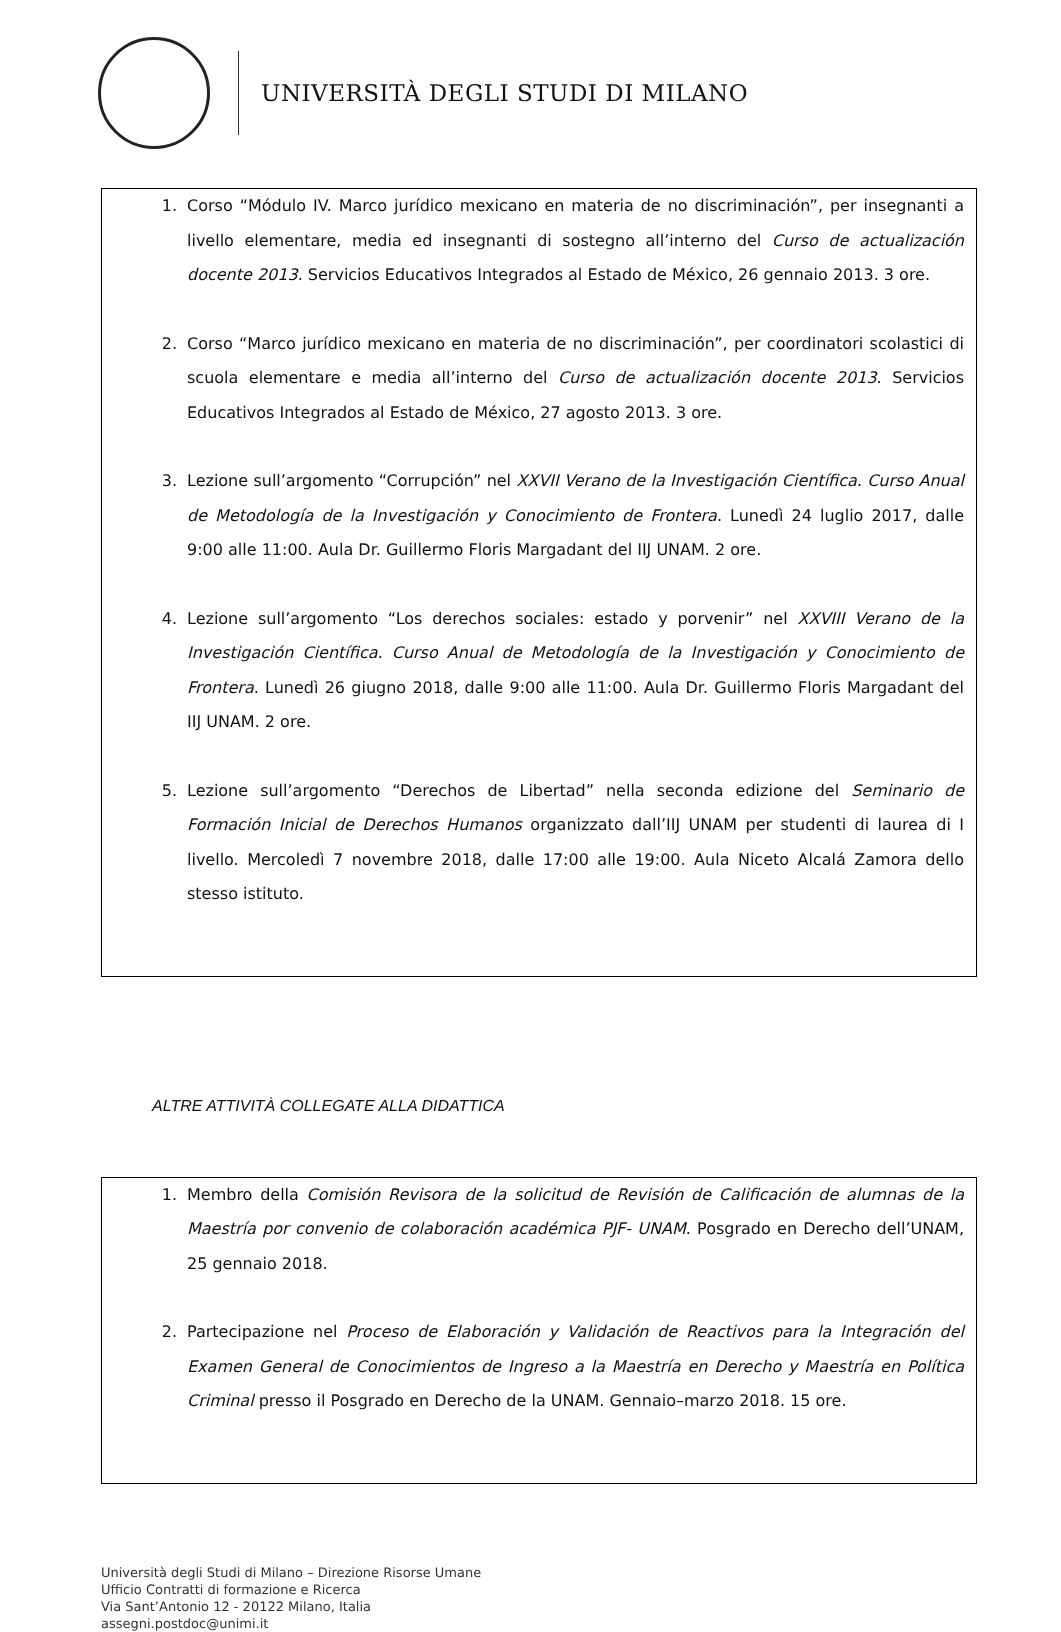UNIVERSITÀ DEGLI STUDI DI MILANO
1. Corso “Módulo IV. Marco jurídico mexicano en materia de no discriminación”, per insegnanti a livello elementare, media ed insegnanti di sostegno all’interno del Curso de actualización docente 2013. Servicios Educativos Integrados al Estado de México, 26 gennaio 2013. 3 ore.
2. Corso “Marco jurídico mexicano en materia de no discriminación”, per coordinatori scolastici di scuola elementare e media all’interno del Curso de actualización docente 2013. Servicios Educativos Integrados al Estado de México, 27 agosto 2013. 3 ore.
3. Lezione sull’argomento “Corrupción” nel XXVII Verano de la Investigación Científica. Curso Anual de Metodología de la Investigación y Conocimiento de Frontera. Lunedì 24 luglio 2017, dalle 9:00 alle 11:00. Aula Dr. Guillermo Floris Margadant del IIJ UNAM. 2 ore.
4. Lezione sull’argomento “Los derechos sociales: estado y porvenir” nel XXVIII Verano de la Investigación Científica. Curso Anual de Metodología de la Investigación y Conocimiento de Frontera. Lunedì 26 giugno 2018, dalle 9:00 alle 11:00. Aula Dr. Guillermo Floris Margadant del IIJ UNAM. 2 ore.
5. Lezione sull’argomento “Derechos de Libertad” nella seconda edizione del Seminario de Formación Inicial de Derechos Humanos organizzato dall’IIJ UNAM per studenti di laurea di I livello. Mercoledì 7 novembre 2018, dalle 17:00 alle 19:00. Aula Niceto Alcalá Zamora dello stesso istituto.
ALTRE ATTIVITÀ COLLEGATE ALLA DIDATTICA
1. Membro della Comisión Revisora de la solicitud de Revisión de Calificación de alumnas de la Maestría por convenio de colaboración académica PJF- UNAM. Posgrado en Derecho dell’UNAM, 25 gennaio 2018.
2. Partecipazione nel Proceso de Elaboración y Validación de Reactivos para la Integración del Examen General de Conocimientos de Ingreso a la Maestría en Derecho y Maestría en Política Criminal presso il Posgrado en Derecho de la UNAM. Gennaio–marzo 2018. 15 ore.
Università degli Studi di Milano – Direzione Risorse Umane
Ufficio Contratti di formazione e Ricerca
Via Sant’Antonio 12 - 20122 Milano, Italia
assegni.postdoc@unimi.it